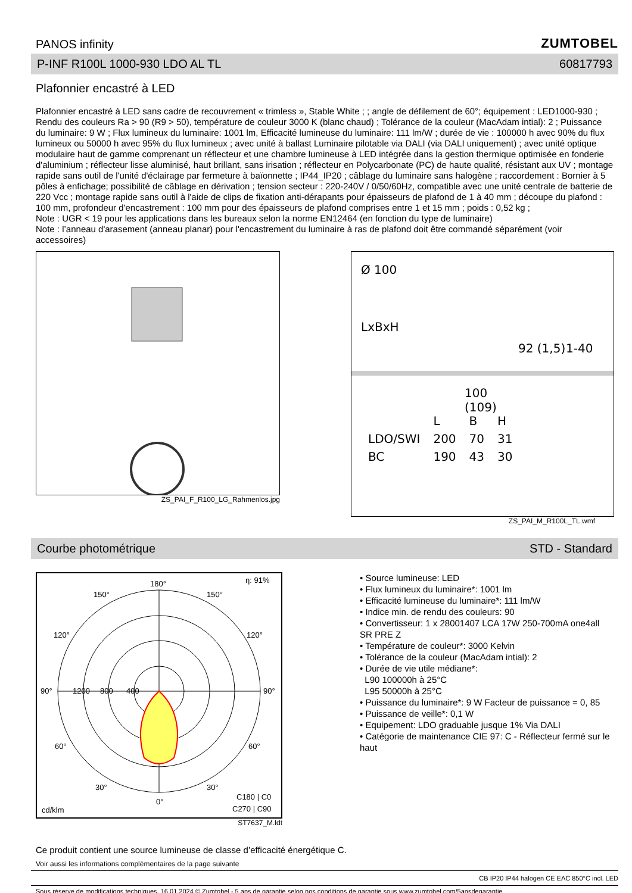PANOS infinity
ZUMTOBEL
P-INF R100L 1000-930 LDO AL TL 60817793
Plafonnier encastré à LED
Plafonnier encastré à LED sans cadre de recouvrement « trimless », Stable White ; ; angle de défilement de 60°; équipement : LED1000-930 ; Rendu des couleurs Ra > 90 (R9 > 50), température de couleur 3000 K (blanc chaud) ; Tolérance de la couleur (MacAdam intial): 2 ; Puissance du luminaire: 9 W ; Flux lumineux du luminaire: 1001 lm, Efficacité lumineuse du luminaire: 111 lm/W ; durée de vie : 100000 h avec 90% du flux lumineux ou 50000 h avec 95% du flux lumineux ; avec unité à ballast Luminaire pilotable via DALI (via DALI uniquement) ; avec unité optique modulaire haut de gamme comprenant un réflecteur et une chambre lumineuse à LED intégrée dans la gestion thermique optimisée en fonderie d'aluminium ; réflecteur lisse aluminisé, haut brillant, sans irisation ; réflecteur en Polycarbonate (PC) de haute qualité, résistant aux UV ; montage rapide sans outil de l'unité d'éclairage par fermeture à baïonnette ; IP44_IP20 ; câblage du luminaire sans halogène ; raccordement : Bornier à 5 pôles à enfichage; possibilité de câblage en dérivation ; tension secteur : 220-240V / 0/50/60Hz, compatible avec une unité centrale de batterie de 220 Vcc ; montage rapide sans outil à l'aide de clips de fixation anti-dérapants pour épaisseurs de plafond de 1 à 40 mm ; découpe du plafond : 100 mm, profondeur d'encastrement : 100 mm pour des épaisseurs de plafond comprises entre 1 et 15 mm ; poids : 0,52 kg ;
Note : UGR < 19 pour les applications dans les bureaux selon la norme EN12464 (en fonction du type de luminaire)
Note : l’anneau d'arasement (anneau planar) pour l'encastrement du luminaire à ras de plafond doit être commandé séparément (voir accessoires)
ZS_PAI_F_R100_LG_Rahmenlos.jpg
Ø 100
LxBxH
100
(109)
92 (1,5) 1-40
| | L | B | H |
| LDO/SWI | 200 | 70 | 31 |
| BC | 190 | 43 | 30 |
ZS_PAI_M_R100L_TL.wmf
Courbe photométrique STD - Standard
η: 91%
180°
150°
150°
120°
120°
90°
90°
1200
800
400
60°
60°
30°
30°
0°
cd/klm
C180 | C0
C270 | C90
ST7637_M.ldt
• Source lumineuse: LED
• Flux lumineux du luminaire*: 1001 lm
• Efficacité lumineuse du luminaire*: 111 lm/W
• Indice min. de rendu des couleurs: 90
• Convertisseur: 1 x 28001407 LCA 17W 250-700mA one4all SR PRE Z
• Température de couleur*: 3000 Kelvin
• Tolérance de la couleur (MacAdam intial): 2
• Durée de vie utile médiane*:
L90 100000h à 25°C
L95 50000h à 25°C
• Puissance du luminaire*: 9 W Facteur de puissance = 0, 85
• Puissance de veille*: 0,1 W
• Equipement: LDO graduable jusque 1% Via DALI
• Catégorie de maintenance CIE 97: C - Réflecteur fermé sur le haut
Ce produit contient une source lumineuse de classe d’efficacité énergétique C.
Voir aussi les informations complémentaires de la page suivante
CB IP20 IP44 halogen CE EAC 850°C incl. LED
Sous réserve de modifications techniques. 16.01.2024 © Zumtobel - 5 ans de garantie selon nos conditions de garantie sous www.zumtobel.com/5ansdegarantie